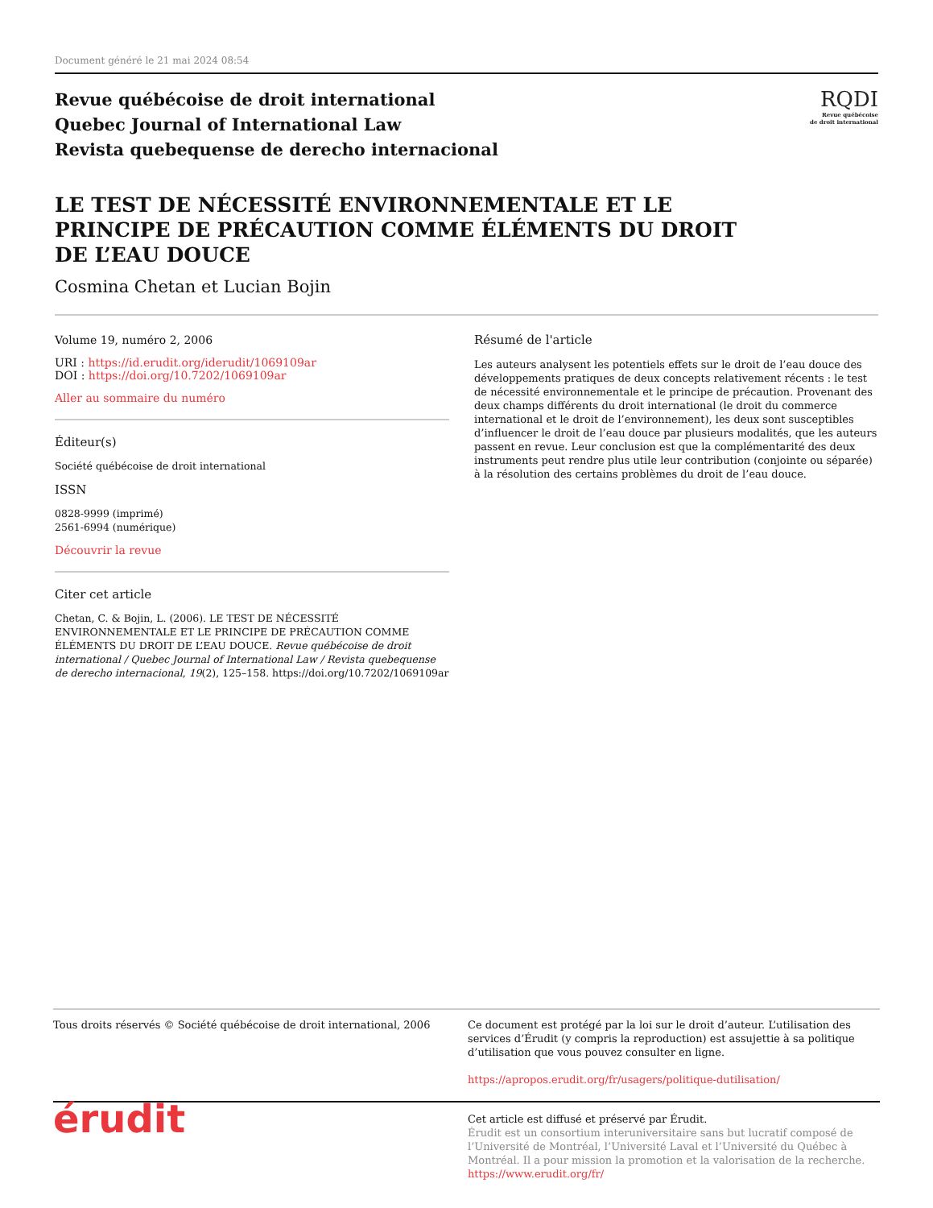Document généré le 21 mai 2024 08:54
Revue québécoise de droit international
Quebec Journal of International Law
Revista quebequense de derecho internacional
RQDI
Revue québécoise
de droit international
LE TEST DE NÉCESSITÉ ENVIRONNEMENTALE ET LE PRINCIPE DE PRÉCAUTION COMME ÉLÉMENTS DU DROIT DE L’EAU DOUCE
Cosmina Chetan et Lucian Bojin
Volume 19, numéro 2, 2006
URI : https://id.erudit.org/iderudit/1069109ar
DOI : https://doi.org/10.7202/1069109ar
Aller au sommaire du numéro
Éditeur(s)
Société québécoise de droit international
ISSN
0828-9999 (imprimé)
2561-6994 (numérique)
Découvrir la revue
Citer cet article
Chetan, C. & Bojin, L. (2006). LE TEST DE NÉCESSITÉ ENVIRONNEMENTALE ET LE PRINCIPE DE PRÉCAUTION COMME ÉLÉMENTS DU DROIT DE L’EAU DOUCE. Revue québécoise de droit international / Quebec Journal of International Law / Revista quebequense de derecho internacional, 19(2), 125–158. https://doi.org/10.7202/1069109ar
Résumé de l'article
Les auteurs analysent les potentiels effets sur le droit de l’eau douce des développements pratiques de deux concepts relativement récents : le test de nécessité environnementale et le principe de précaution. Provenant des deux champs différents du droit international (le droit du commerce international et le droit de l’environnement), les deux sont susceptibles d’influencer le droit de l’eau douce par plusieurs modalités, que les auteurs passent en revue. Leur conclusion est que la complémentarité des deux instruments peut rendre plus utile leur contribution (conjointe ou séparée) à la résolution des certains problèmes du droit de l’eau douce.
Tous droits réservés © Société québécoise de droit international, 2006
Ce document est protégé par la loi sur le droit d’auteur. L’utilisation des services d’Érudit (y compris la reproduction) est assujettie à sa politique d’utilisation que vous pouvez consulter en ligne.
https://apropos.erudit.org/fr/usagers/politique-dutilisation/
érudit
Cet article est diffusé et préservé par Érudit.
Érudit est un consortium interuniversitaire sans but lucratif composé de l’Université de Montréal, l’Université Laval et l’Université du Québec à Montréal. Il a pour mission la promotion et la valorisation de la recherche.
https://www.erudit.org/fr/